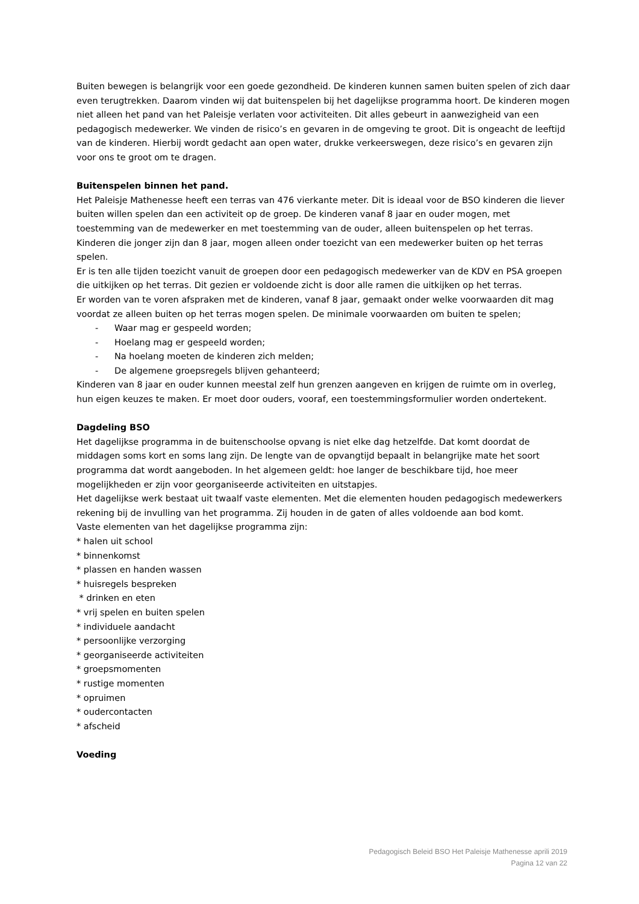Buiten bewegen is belangrijk voor een goede gezondheid. De kinderen kunnen samen buiten spelen of zich daar even terugtrekken. Daarom vinden wij dat buitenspelen bij het dagelijkse programma hoort. De kinderen mogen niet alleen het pand van het Paleisje verlaten voor activiteiten. Dit alles gebeurt in aanwezigheid van een pedagogisch medewerker. We vinden de risico’s en gevaren in de omgeving te groot. Dit is ongeacht de leeftijd van de kinderen. Hierbij wordt gedacht aan open water, drukke verkeerswegen, deze risico’s en gevaren zijn voor ons te groot om te dragen.
Buitenspelen binnen het pand.
Het Paleisje Mathenesse heeft een terras van 476 vierkante meter. Dit is ideaal voor de BSO kinderen die liever buiten willen spelen dan een activiteit op de groep. De kinderen vanaf 8 jaar en ouder mogen, met toestemming van de medewerker en met toestemming van de ouder, alleen buitenspelen op het terras. Kinderen die jonger zijn dan 8 jaar, mogen alleen onder toezicht van een medewerker buiten op het terras spelen.
Er is ten alle tijden toezicht vanuit de groepen door een pedagogisch medewerker van de KDV en PSA groepen die uitkijken op het terras. Dit gezien er voldoende zicht is door alle ramen die uitkijken op het terras.
Er worden van te voren afspraken met de kinderen, vanaf 8 jaar, gemaakt onder welke voorwaarden dit mag voordat ze alleen buiten op het terras mogen spelen. De minimale voorwaarden om buiten te spelen;
- Waar mag er gespeeld worden;
- Hoelang mag er gespeeld worden;
- Na hoelang moeten de kinderen zich melden;
- De algemene groepsregels blijven gehanteerd;
Kinderen van 8 jaar en ouder kunnen meestal zelf hun grenzen aangeven en krijgen de ruimte om in overleg, hun eigen keuzes te maken. Er moet door ouders, vooraf, een toestemmingsformulier worden ondertekent.
Dagdeling BSO
Het dagelijkse programma in de buitenschoolse opvang is niet elke dag hetzelfde. Dat komt doordat de middagen soms kort en soms lang zijn. De lengte van de opvangtijd bepaalt in belangrijke mate het soort programma dat wordt aangeboden. In het algemeen geldt: hoe langer de beschikbare tijd, hoe meer mogelijkheden er zijn voor georganiseerde activiteiten en uitstapjes.
Het dagelijkse werk bestaat uit twaalf vaste elementen. Met die elementen houden pedagogisch medewerkers rekening bij de invulling van het programma. Zij houden in de gaten of alles voldoende aan bod komt.
Vaste elementen van het dagelijkse programma zijn:
* halen uit school
* binnenkomst
* plassen en handen wassen
* huisregels bespreken
* drinken en eten
* vrij spelen en buiten spelen
* individuele aandacht
* persoonlijke verzorging
* georganiseerde activiteiten
* groepsmomenten
* rustige momenten
* opruimen
* oudercontacten
* afscheid
Voeding
Pedagogisch Beleid BSO Het Paleisje Mathenesse aprili 2019
Pagina 12 van 22